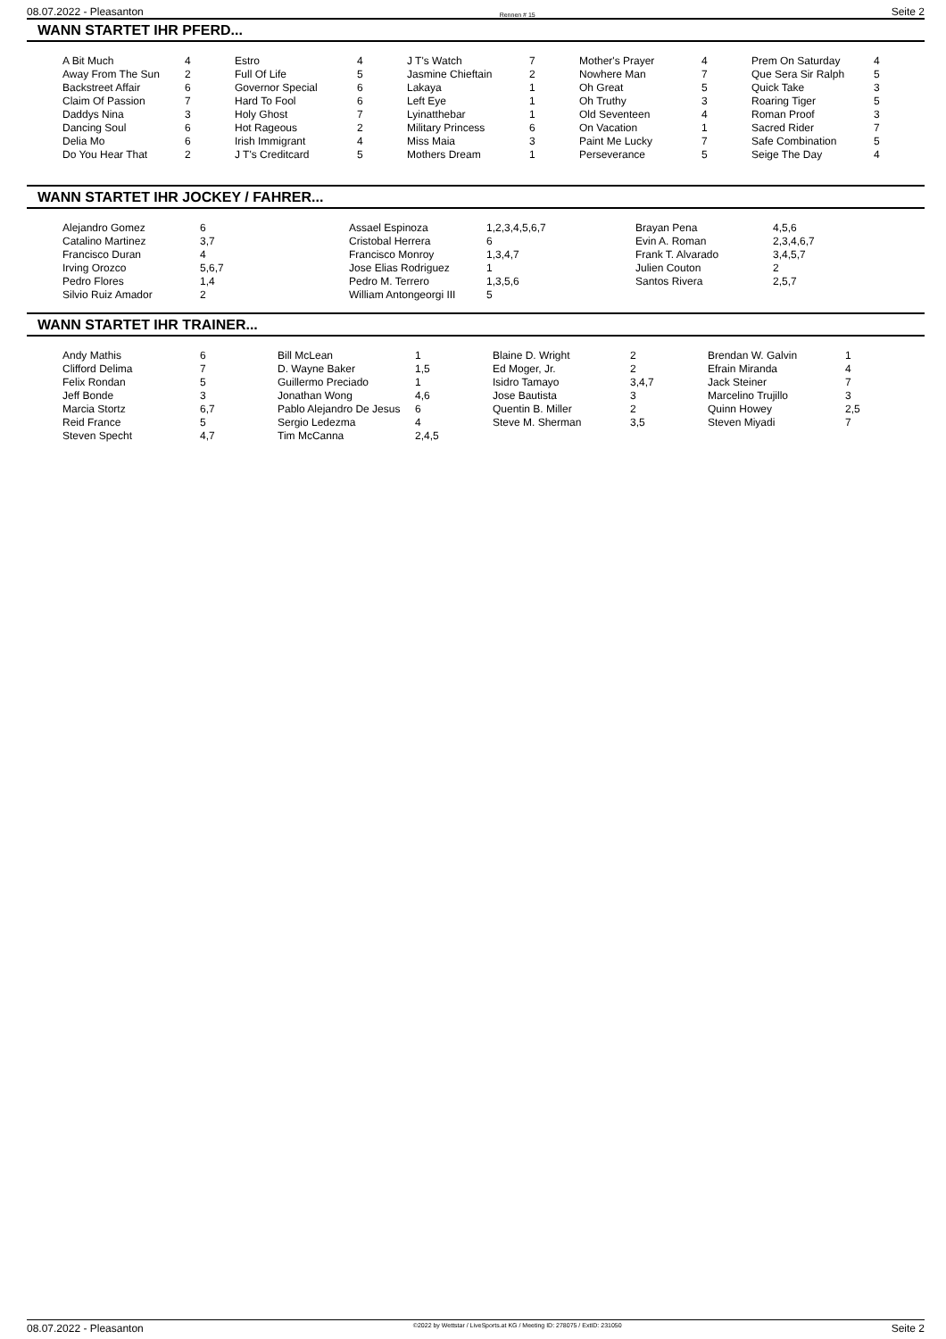08.07.2022 - Pleasanton Rennen # 15 Seite 2
WANN STARTET IHR PFERD...
| A Bit Much | 4 | Estro | 4 | J T's Watch | 7 | Mother's Prayer | 4 | Prem On Saturday | 4 |
| Away From The Sun | 2 | Full Of Life | 5 | Jasmine Chieftain | 2 | Nowhere Man | 7 | Que Sera Sir Ralph | 5 |
| Backstreet Affair | 6 | Governor Special | 6 | Lakaya | 1 | Oh Great | 5 | Quick Take | 3 |
| Claim Of Passion | 7 | Hard To Fool | 6 | Left Eye | 1 | Oh Truthy | 3 | Roaring Tiger | 5 |
| Daddys Nina | 3 | Holy Ghost | 7 | Lyinatthebar | 1 | Old Seventeen | 4 | Roman Proof | 3 |
| Dancing Soul | 6 | Hot Rageous | 2 | Military Princess | 6 | On Vacation | 1 | Sacred Rider | 7 |
| Delia Mo | 6 | Irish Immigrant | 4 | Miss Maia | 3 | Paint Me Lucky | 7 | Safe Combination | 5 |
| Do You Hear That | 2 | J T's Creditcard | 5 | Mothers Dream | 1 | Perseverance | 5 | Seige The Day | 4 |
WANN STARTET IHR JOCKEY / FAHRER...
| Alejandro Gomez | 6 | Assael Espinoza | 1,2,3,4,5,6,7 | Brayan Pena | 4,5,6 |
| Catalino Martinez | 3,7 | Cristobal Herrera | 6 | Evin A. Roman | 2,3,4,6,7 |
| Francisco Duran | 4 | Francisco Monroy | 1,3,4,7 | Frank T. Alvarado | 3,4,5,7 |
| Irving Orozco | 5,6,7 | Jose Elias Rodriguez | 1 | Julien Couton | 2 |
| Pedro Flores | 1,4 | Pedro M. Terrero | 1,3,5,6 | Santos Rivera | 2,5,7 |
| Silvio Ruiz Amador | 2 | William Antongeorgi III | 5 | | |
WANN STARTET IHR TRAINER...
| Andy Mathis | 6 | Bill McLean | 1 | Blaine D. Wright | 2 | Brendan W. Galvin | 1 |
| Clifford Delima | 7 | D. Wayne Baker | 1,5 | Ed Moger, Jr. | 2 | Efrain Miranda | 4 |
| Felix Rondan | 5 | Guillermo Preciado | 1 | Isidro Tamayo | 3,4,7 | Jack Steiner | 7 |
| Jeff Bonde | 3 | Jonathan Wong | 4,6 | Jose Bautista | 3 | Marcelino Trujillo | 3 |
| Marcia Stortz | 6,7 | Pablo Alejandro De Jesus | 6 | Quentin B. Miller | 2 | Quinn Howey | 2,5 |
| Reid France | 5 | Sergio Ledezma | 4 | Steve M. Sherman | 3,5 | Steven Miyadi | 7 |
| Steven Specht | 4,7 | Tim McCanna | 2,4,5 | | | | |
08.07.2022 - Pleasanton ©2022 by Wettstar / LiveSports.at KG / Meeting ID: 278075 / ExtID: 231050 Seite 2